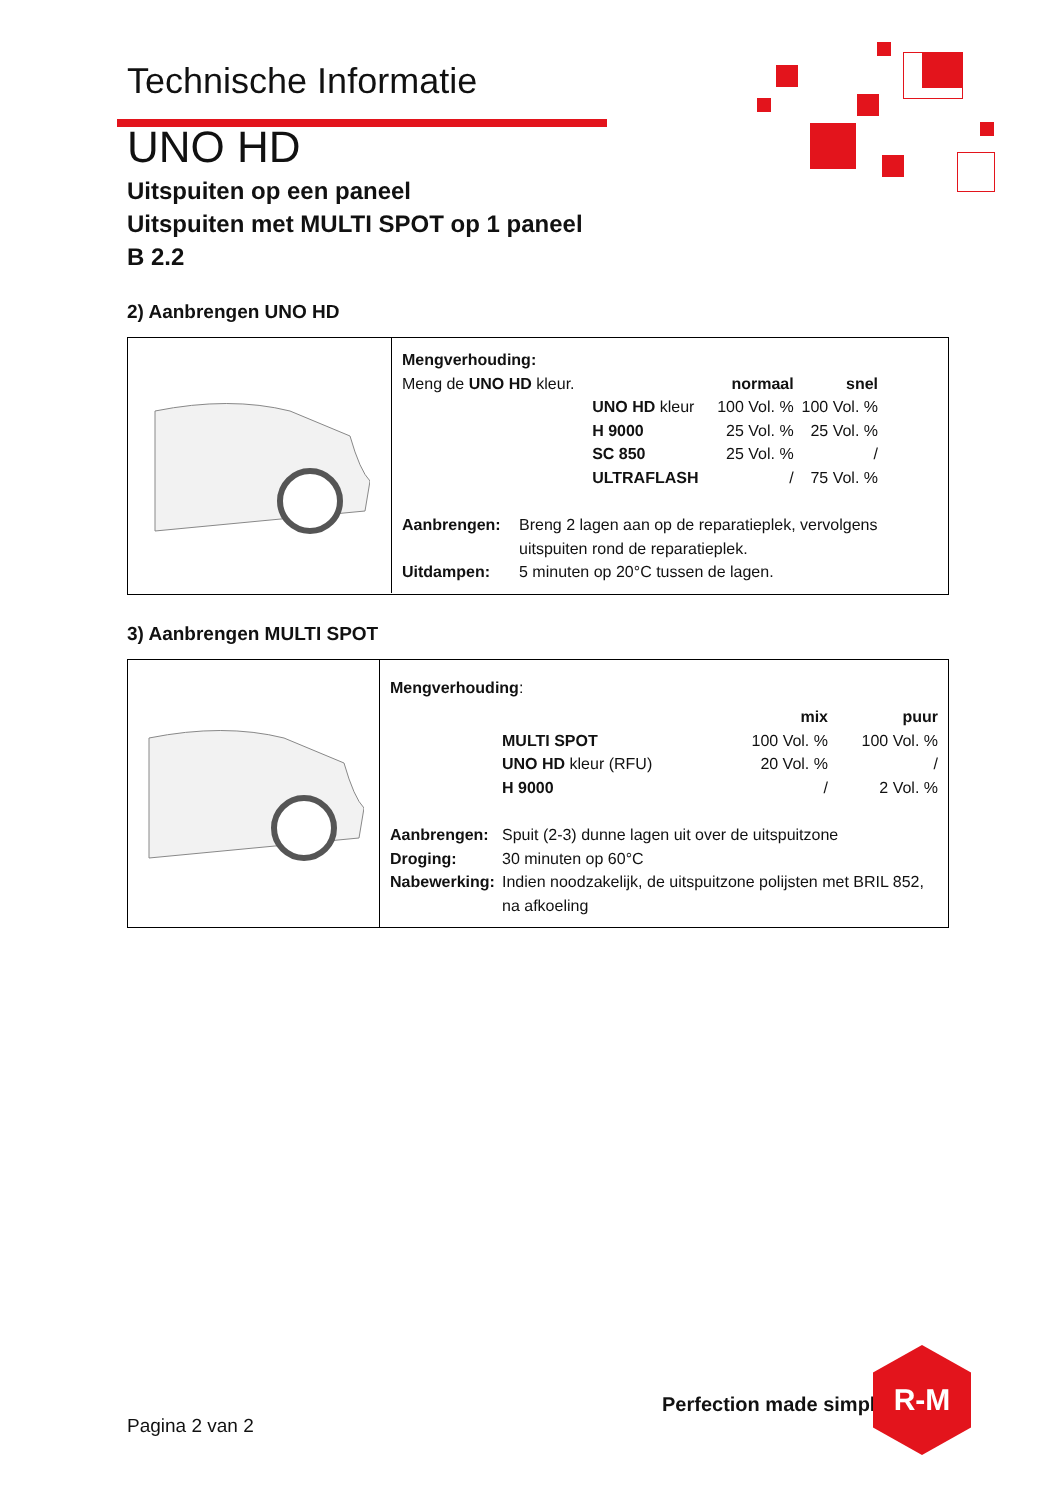Technische Informatie
UNO HD
Uitspuiten op een paneel
Uitspuiten met MULTI SPOT op 1 paneel
B 2.2
2) Aanbrengen UNO HD
Mengverhouding:
| Meng de UNO HD kleur. | | normaal | snel | |
| | UNO HD kleur | 100 Vol. % | 100 Vol. % | |
| | H 9000 | 25 Vol. % | 25 Vol. % | |
| | SC 850 | 25 Vol. % | / | |
| | ULTRAFLASH | / | 75 Vol. % | |
| Aanbrengen: | Breng 2 lagen aan op de reparatieplek, vervolgens uitspuiten rond de reparatieplek. |
| Uitdampen: | 5 minuten op 20°C tussen de lagen. |
3) Aanbrengen MULTI SPOT
Mengverhouding:
| | | mix | puur |
| | MULTI SPOT | 100 Vol. % | 100 Vol. % |
| | UNO HD kleur (RFU) | 20 Vol. % | / |
| | H 9000 | / | 2 Vol. % |
| Aanbrengen: | Spuit (2-3) dunne lagen uit over de uitspuitzone |
| Droging: | 30 minuten op 60°C |
| Nabewerking: | Indien noodzakelijk, de uitspuitzone polijsten met BRIL 852, na afkoeling |
Perfection made simple
R-M
Pagina 2 van 2